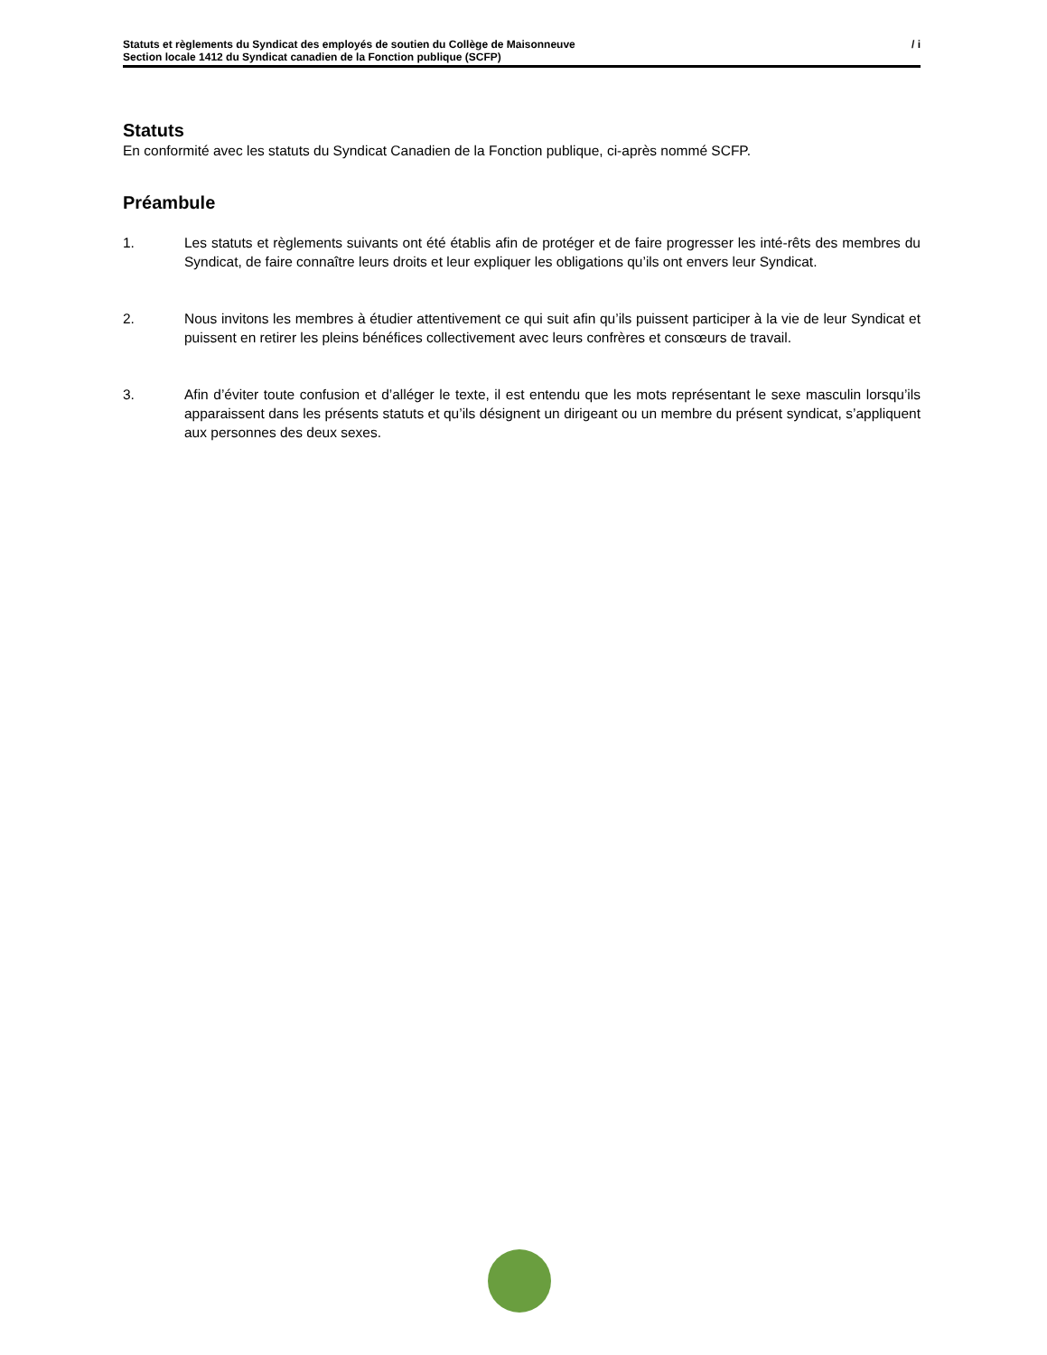Statuts et règlements du Syndicat des employés de soutien du Collège de Maisonneuve
Section locale 1412 du Syndicat canadien de la Fonction publique (SCFP)
/ i
Statuts
En conformité avec les statuts du Syndicat Canadien de la Fonction publique, ci-après nommé SCFP.
Préambule
1. Les statuts et règlements suivants ont été établis afin de protéger et de faire progresser les inté-rêts des membres du Syndicat, de faire connaître leurs droits et leur expliquer les obligations qu’ils ont envers leur Syndicat.
2. Nous invitons les membres à étudier attentivement ce qui suit afin qu’ils puissent participer à la vie de leur Syndicat et puissent en retirer les pleins bénéfices collectivement avec leurs confrères et consœurs de travail.
3. Afin d’éviter toute confusion et d’alléger le texte, il est entendu que les mots représentant le sexe masculin lorsqu’ils apparaissent dans les présents statuts et qu’ils désignent un dirigeant ou un membre du présent syndicat, s’appliquent aux personnes des deux sexes.